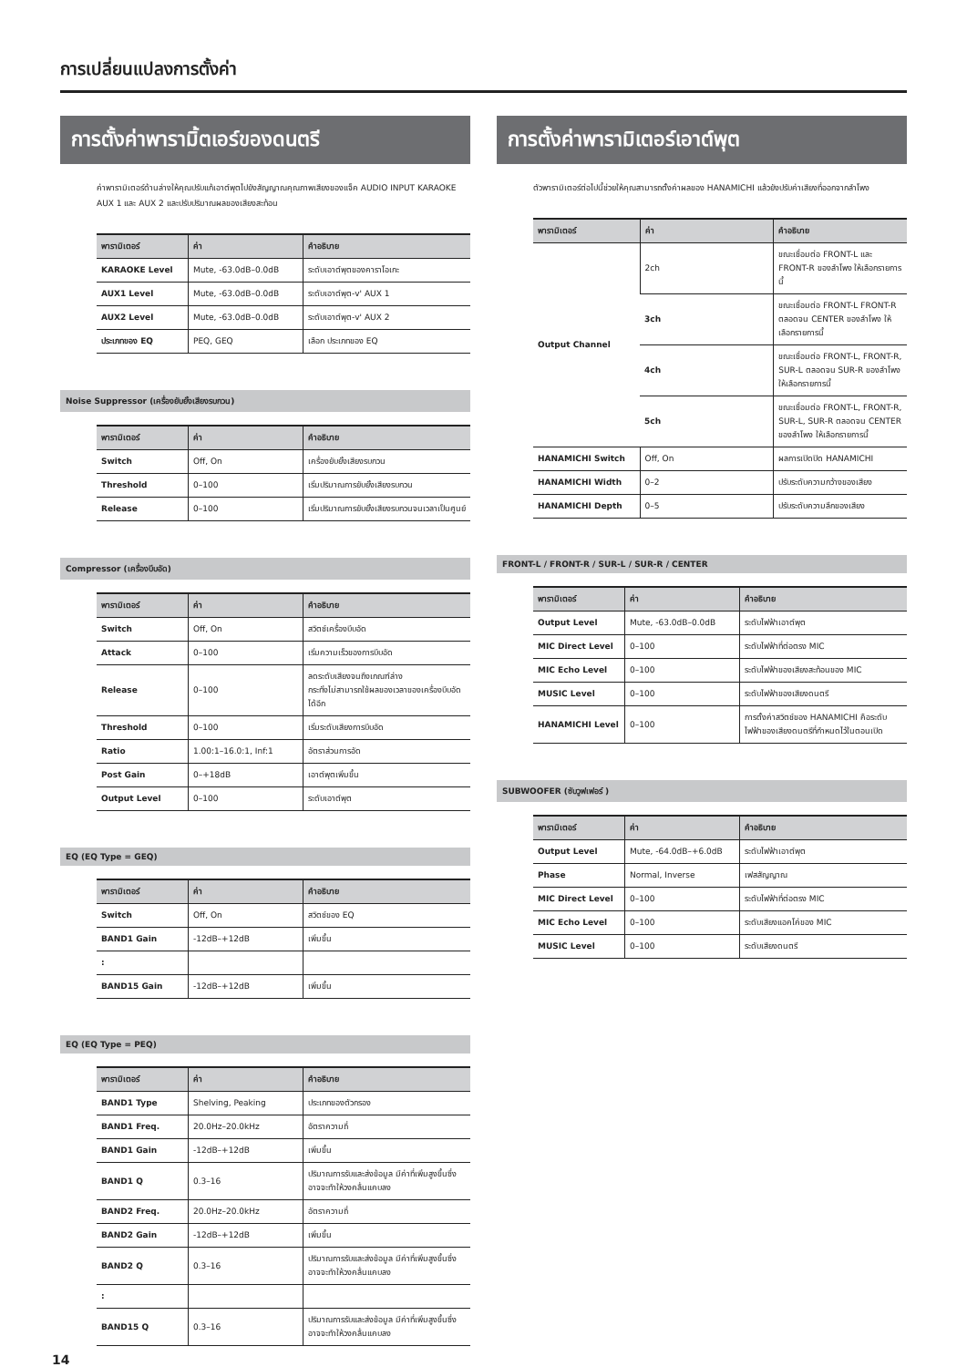การเปลี่ยนแปลงการตั้งค่า
การตั้งค่าพารามิ้ตเอร์ของดนตรี
ค่าพารามิเตอร์ด้านล่างให้คุณปรับแก้เอาต์พุตไปยังสัญญาณคุณภาพเสียงของแจ็ค AUDIO INPUT KARAOKE AUX 1 และ AUX 2 และปรับปริมาณผลของเสียงสะท้อน
| พารามิเตอร์ | ค่า | คำอธิบาย |
| --- | --- | --- |
| KARAOKE Level | Mute, -63.0dB–0.0dB | ระดับเอาต์พุตของคาราโอเกะ |
| AUX1 Level | Mute, -63.0dB–0.0dB | ระดับเอาต์พุต-v' AUX 1 |
| AUX2 Level | Mute, -63.0dB–0.0dB | ระดับเอาต์พุต-v' AUX 2 |
| ประเภทของ EQ | PEQ, GEQ | เลือก ประเภทของ EQ |
Noise Suppressor (เครื่องยับยั้งเสียงรบกวน)
| พารามิเตอร์ | ค่า | คำอธิบาย |
| --- | --- | --- |
| Switch | Off, On | เครื่องยับยั้งเสียงรบกวน |
| Threshold | 0–100 | เริ่มปริมาณการยับยั้งเสียงรบกวน |
| Release | 0–100 | เริ่มปริมาณการยับยั้งเสียงรบกวนจนเวลาเป็นศูนย์ |
Compressor (เครื่องบีบอัด)
| พารามิเตอร์ | ค่า | คำอธิบาย |
| --- | --- | --- |
| Switch | Off, On | สวิตช์เครื่องบีบอัด |
| Attack | 0–100 | เริ่มความเร็วของการบีบอัด |
| Release | 0–100 | ลดระดับเสียงจนถึงเกณฑ์ล่าง กระทั่งไม่สามารถใช้ผลของเวลาของเครื่องบีบอัดได้อีก |
| Threshold | 0–100 | เริ่มระดับเสียงการบีบอัด |
| Ratio | 1.00:1–16.0:1, Inf:1 | อัตราส่วนการอัด |
| Post Gain | 0–+18dB | เอาต์พุตเพิ่มขึ้น |
| Output Level | 0–100 | ระดับเอาต์พุต |
EQ (EQ Type = GEQ)
| พารามิเตอร์ | ค่า | คำอธิบาย |
| --- | --- | --- |
| Switch | Off, On | สวิตช์ของ EQ |
| BAND1 Gain | -12dB–+12dB | เพิ่มขึ้น |
| : | | |
| BAND15 Gain | -12dB–+12dB | เพิ่มขึ้น |
EQ (EQ Type = PEQ)
| พารามิเตอร์ | ค่า | คำอธิบาย |
| --- | --- | --- |
| BAND1 Type | Shelving, Peaking | ประเภทของตัวกรอง |
| BAND1 Freq. | 20.0Hz–20.0kHz | อัตราความถี่ |
| BAND1 Gain | -12dB–+12dB | เพิ่มขึ้น |
| BAND1 Q | 0.3–16 | ปริมาณการรับและส่งข้อมูล มีค่าที่เพิ่มสูงขึ้นซึ่งอาจจะทำให้วงคลื่นแคบลง |
| BAND2 Freq. | 20.0Hz–20.0kHz | อัตราความถี่ |
| BAND2 Gain | -12dB–+12dB | เพิ่มขึ้น |
| BAND2 Q | 0.3–16 | ปริมาณการรับและส่งข้อมูล มีค่าที่เพิ่มสูงขึ้นซึ่งอาจจะทำให้วงคลื่นแคบลง |
| : | | |
| BAND15 Q | 0.3–16 | ปริมาณการรับและส่งข้อมูล มีค่าที่เพิ่มสูงขึ้นซึ่งอาจจะทำให้วงคลื่นแคบลง |
การตั้งค่าพารามิเตอร์เอาต์พุต
ตัวพารามิเตอร์ต่อไปนี้ช่วยให้คุณสามารถตั้งค่าผลของ HANAMICHI แล้วยังปรับค่าเสียงที่ออกจากลำโพง
| พารามิเตอร์ | ค่า | คำอธิบาย |
| --- | --- | --- |
| Output Channel | 2ch | ขณะเชื่อมต่อ FRONT-L และ FRONT-R ของลำโพง ให้เลือกรายการนี้ |
| | 3ch | ขณะเชื่อมต่อ FRONT-L FRONT-R ตลอดจน CENTER ของลำโพง ให้เลือกรายการนี้ |
| | 4ch | ขณะเชื่อมต่อ FRONT-L, FRONT-R, SUR-L ตลอดจน SUR-R ของลำโพง ให้เลือกรายการนี้ |
| | 5ch | ขณะเชื่อมต่อ FRONT-L, FRONT-R, SUR-L, SUR-R ตลอดจน CENTER ของลำโพง ให้เลือกรายการนี้ |
| HANAMICHI Switch | Off, On | ผลการเปิดปิด HANAMICHI |
| HANAMICHI Width | 0–2 | ปรับระดับความกว้างของเสียง |
| HANAMICHI Depth | 0–5 | ปรับระดับความลึกของเสียง |
FRONT-L / FRONT-R / SUR-L / SUR-R / CENTER
| พารามิเตอร์ | ค่า | คำอธิบาย |
| --- | --- | --- |
| Output Level | Mute, -63.0dB–0.0dB | ระดับไฟฟ้าเอาต์พุต |
| MIC Direct Level | 0–100 | ระดับไฟฟ้าที่ต่อตรง MIC |
| MIC Echo Level | 0–100 | ระดับไฟฟ้าของเสียงสะท้อนของ MIC |
| MUSIC Level | 0–100 | ระดับไฟฟ้าของเสียงดนตรี |
| HANAMICHI Level | 0–100 | การตั้งค่าสวิตช์ของ HANAMICHI คือระดับไฟฟ้าของเสียงดนตรีที่กำหนดไว้ในตอนเปิด |
SUBWOOFER (ซับวูฟเฟอร์ )
| พารามิเตอร์ | ค่า | คำอธิบาย |
| --- | --- | --- |
| Output Level | Mute, -64.0dB–+6.0dB | ระดับไฟฟ้าเอาต์พุต |
| Phase | Normal, Inverse | เฟสสัญญาณ |
| MIC Direct Level | 0–100 | ระดับไฟฟ้าที่ต่อตรง MIC |
| MIC Echo Level | 0–100 | ระดับเสียงแอคโค่ของ MIC |
| MUSIC Level | 0–100 | ระดับเสียงดนตรี |
14